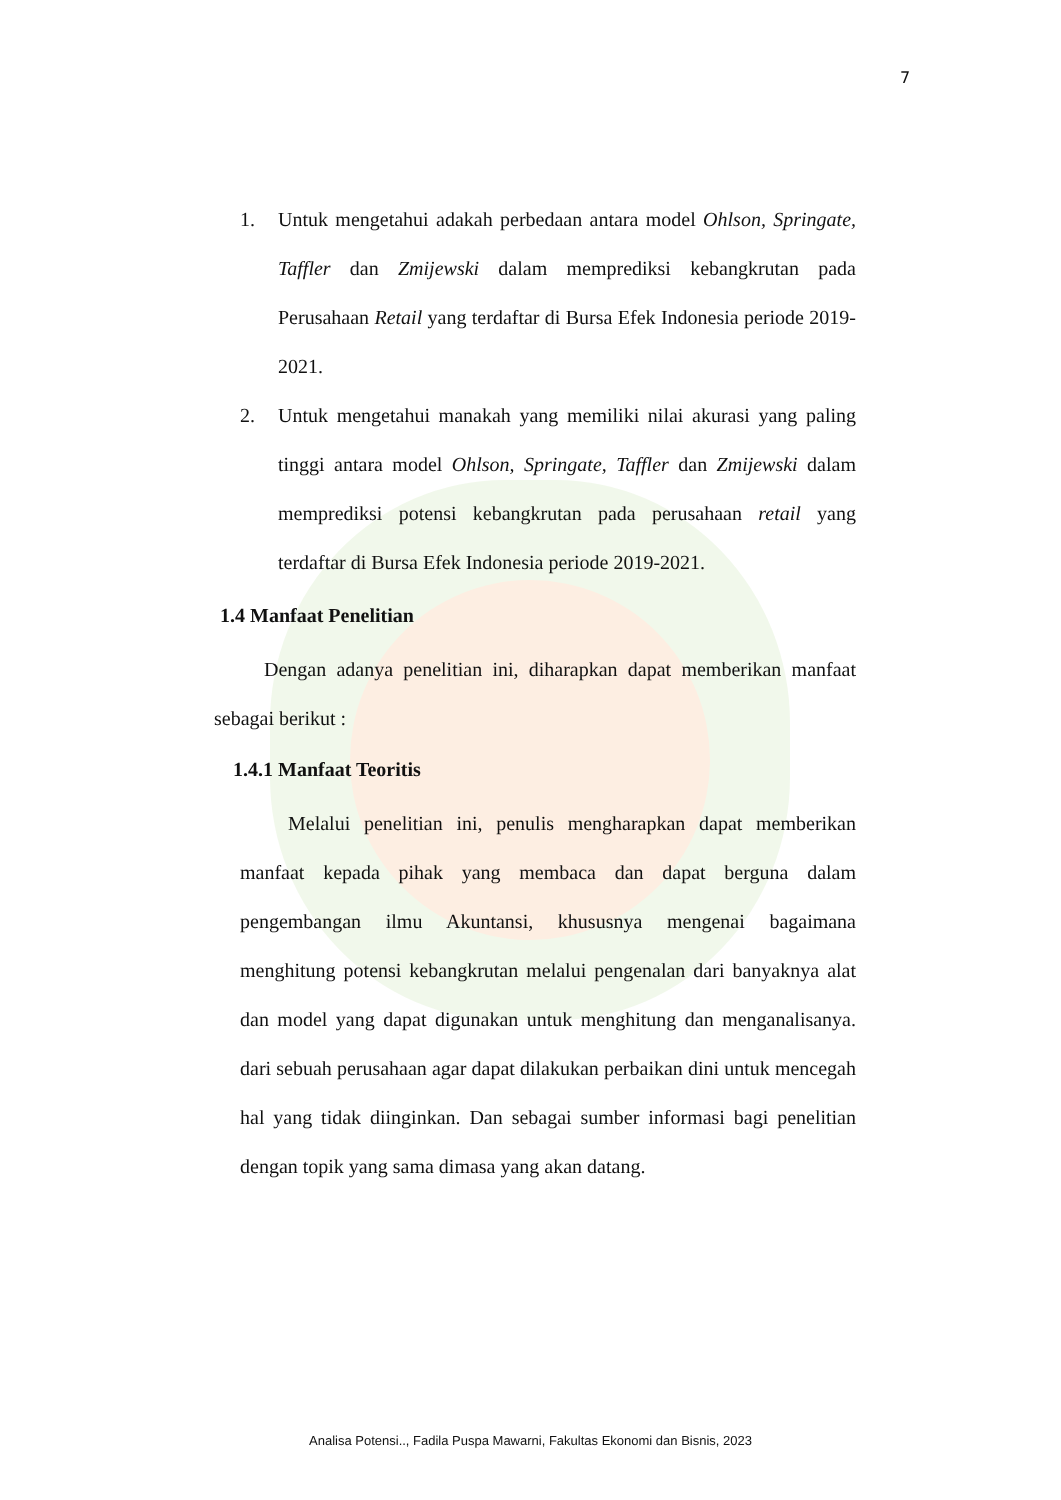7
1. Untuk mengetahui adakah perbedaan antara model Ohlson, Springate, Taffler dan Zmijewski dalam memprediksi kebangkrutan pada Perusahaan Retail yang terdaftar di Bursa Efek Indonesia periode 2019-2021.
2. Untuk mengetahui manakah yang memiliki nilai akurasi yang paling tinggi antara model Ohlson, Springate, Taffler dan Zmijewski dalam memprediksi potensi kebangkrutan pada perusahaan retail yang terdaftar di Bursa Efek Indonesia periode 2019-2021.
1.4 Manfaat Penelitian
Dengan adanya penelitian ini, diharapkan dapat memberikan manfaat sebagai berikut :
1.4.1 Manfaat Teoritis
Melalui penelitian ini, penulis mengharapkan dapat memberikan manfaat kepada pihak yang membaca dan dapat berguna dalam pengembangan ilmu Akuntansi, khususnya mengenai bagaimana menghitung potensi kebangkrutan melalui pengenalan dari banyaknya alat dan model yang dapat digunakan untuk menghitung dan menganalisanya. dari sebuah perusahaan agar dapat dilakukan perbaikan dini untuk mencegah hal yang tidak diinginkan. Dan sebagai sumber informasi bagi penelitian dengan topik yang sama dimasa yang akan datang.
Analisa Potensi.., Fadila Puspa Mawarni, Fakultas Ekonomi dan Bisnis, 2023